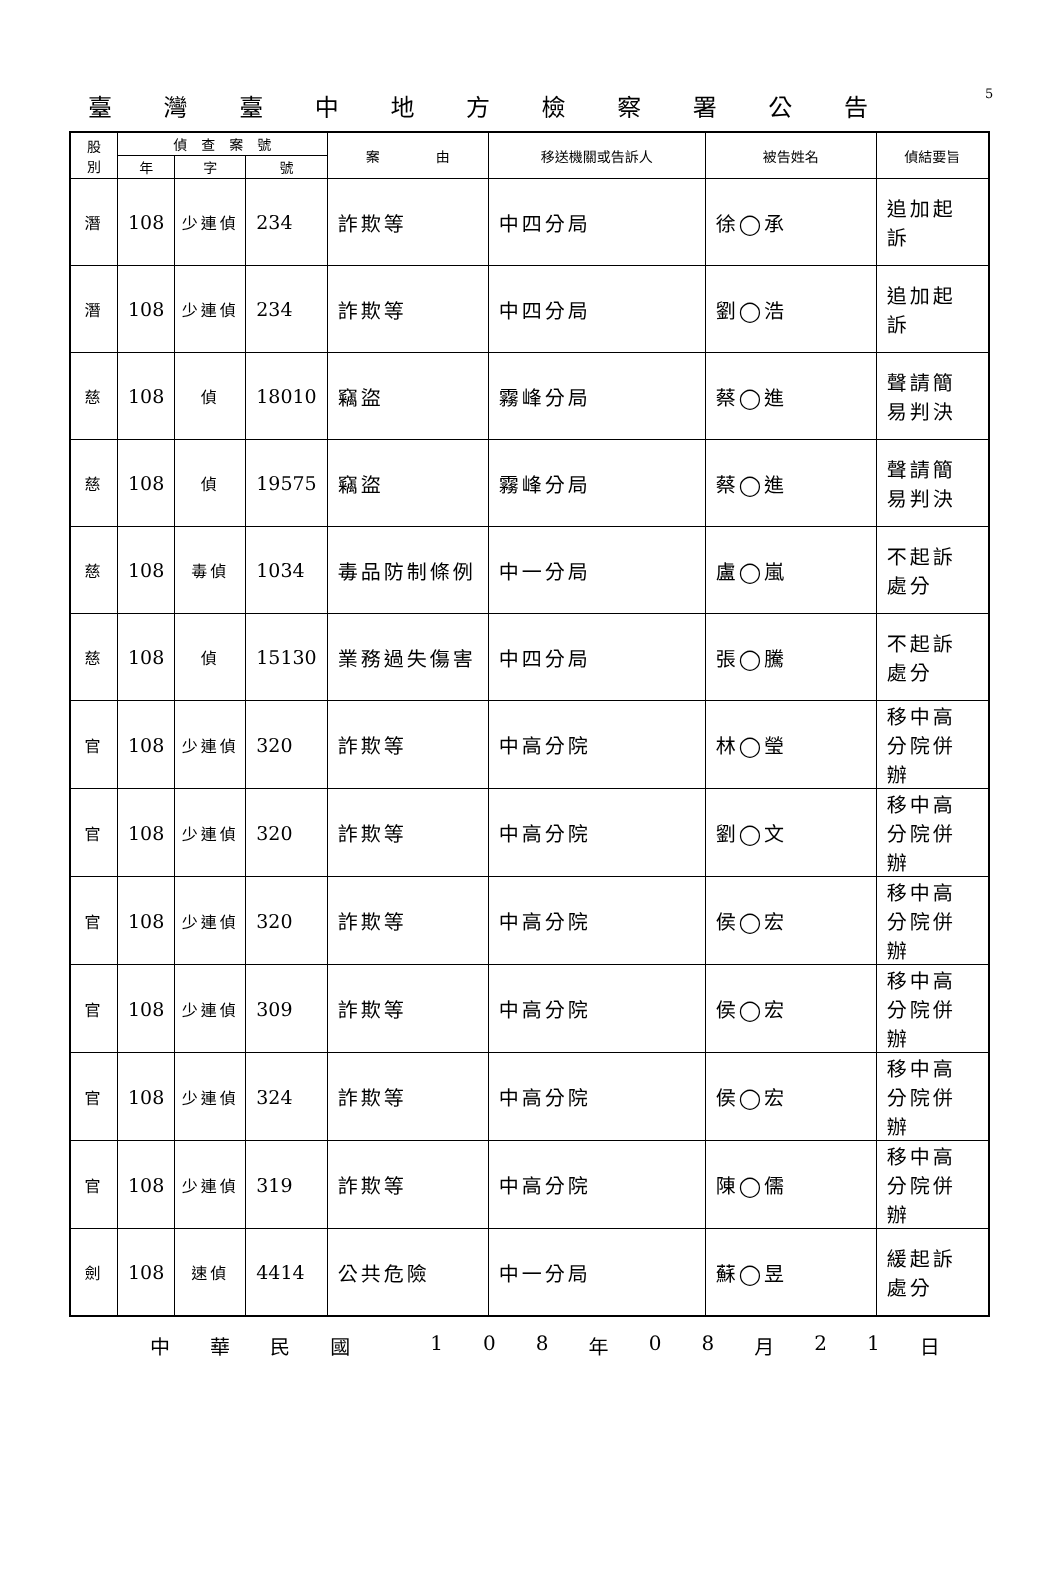5
臺灣臺中地方檢察署公告
| 股別 | 偵 查 案 號 | | | 案 由 | 移送機關或告訴人 | 被告姓名 | 偵結要旨 |
| --- | --- | --- | --- | --- | --- | --- | --- |
| | 年 | 字 | 號 | | | | |
| 潛 | 108 | 少連偵 | 234 | 詐欺等 | 中四分局 | 徐◯承 | 追加起訴 |
| 潛 | 108 | 少連偵 | 234 | 詐欺等 | 中四分局 | 劉◯浩 | 追加起訴 |
| 慈 | 108 | 偵 | 18010 | 竊盜 | 霧峰分局 | 蔡◯進 | 聲請簡易判決 |
| 慈 | 108 | 偵 | 19575 | 竊盜 | 霧峰分局 | 蔡◯進 | 聲請簡易判決 |
| 慈 | 108 | 毒偵 | 1034 | 毒品防制條例 | 中一分局 | 盧◯嵐 | 不起訴處分 |
| 慈 | 108 | 偵 | 15130 | 業務過失傷害 | 中四分局 | 張◯騰 | 不起訴處分 |
| 官 | 108 | 少連偵 | 320 | 詐欺等 | 中高分院 | 林◯瑩 | 移中高分院併辦 |
| 官 | 108 | 少連偵 | 320 | 詐欺等 | 中高分院 | 劉◯文 | 移中高分院併辦 |
| 官 | 108 | 少連偵 | 320 | 詐欺等 | 中高分院 | 侯◯宏 | 移中高分院併辦 |
| 官 | 108 | 少連偵 | 309 | 詐欺等 | 中高分院 | 侯◯宏 | 移中高分院併辦 |
| 官 | 108 | 少連偵 | 324 | 詐欺等 | 中高分院 | 侯◯宏 | 移中高分院併辦 |
| 官 | 108 | 少連偵 | 319 | 詐欺等 | 中高分院 | 陳◯儒 | 移中高分院併辦 |
| 劍 | 108 | 速偵 | 4414 | 公共危險 | 中一分局 | 蘇◯昱 | 緩起訴處分 |
中華民國 108 年 08 月 21 日